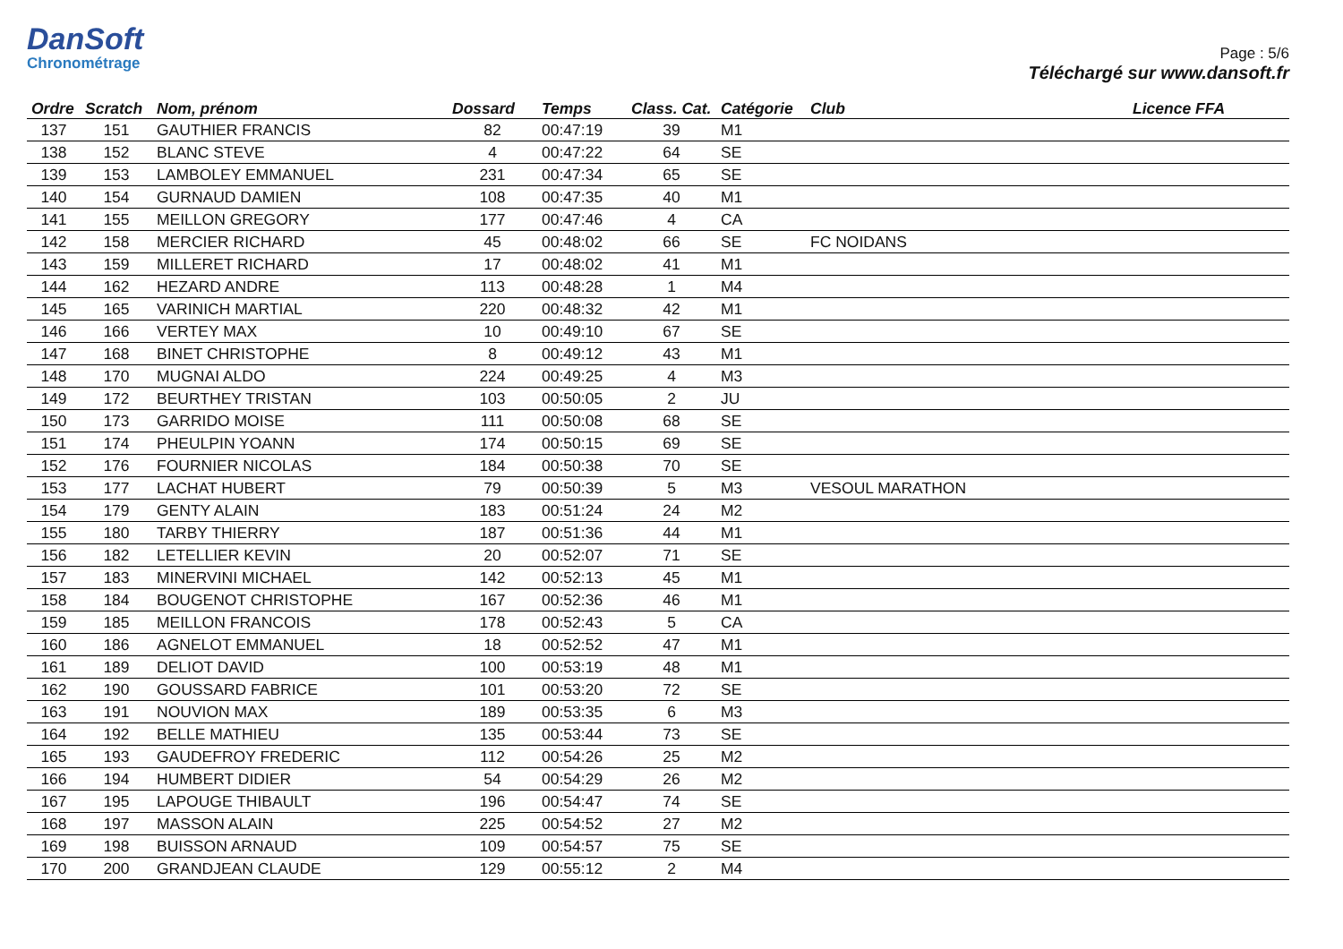DanSoft
Chronométrage
Page : 5/6
Téléchargé sur www.dansoft.fr
| Ordre | Scratch | Nom, prénom | Dossard | Temps | Class. Cat. | Catégorie | Club | Licence FFA |
| --- | --- | --- | --- | --- | --- | --- | --- | --- |
| 137 | 151 | GAUTHIER FRANCIS | 82 | 00:47:19 | 39 | M1 | | |
| 138 | 152 | BLANC STEVE | 4 | 00:47:22 | 64 | SE | | |
| 139 | 153 | LAMBOLEY EMMANUEL | 231 | 00:47:34 | 65 | SE | | |
| 140 | 154 | GURNAUD DAMIEN | 108 | 00:47:35 | 40 | M1 | | |
| 141 | 155 | MEILLON GREGORY | 177 | 00:47:46 | 4 | CA | | |
| 142 | 158 | MERCIER RICHARD | 45 | 00:48:02 | 66 | SE | FC NOIDANS | |
| 143 | 159 | MILLERET RICHARD | 17 | 00:48:02 | 41 | M1 | | |
| 144 | 162 | HEZARD ANDRE | 113 | 00:48:28 | 1 | M4 | | |
| 145 | 165 | VARINICH MARTIAL | 220 | 00:48:32 | 42 | M1 | | |
| 146 | 166 | VERTEY MAX | 10 | 00:49:10 | 67 | SE | | |
| 147 | 168 | BINET CHRISTOPHE | 8 | 00:49:12 | 43 | M1 | | |
| 148 | 170 | MUGNAI ALDO | 224 | 00:49:25 | 4 | M3 | | |
| 149 | 172 | BEURTHEY TRISTAN | 103 | 00:50:05 | 2 | JU | | |
| 150 | 173 | GARRIDO MOISE | 111 | 00:50:08 | 68 | SE | | |
| 151 | 174 | PHEULPIN YOANN | 174 | 00:50:15 | 69 | SE | | |
| 152 | 176 | FOURNIER NICOLAS | 184 | 00:50:38 | 70 | SE | | |
| 153 | 177 | LACHAT HUBERT | 79 | 00:50:39 | 5 | M3 | VESOUL MARATHON | |
| 154 | 179 | GENTY ALAIN | 183 | 00:51:24 | 24 | M2 | | |
| 155 | 180 | TARBY THIERRY | 187 | 00:51:36 | 44 | M1 | | |
| 156 | 182 | LETELLIER KEVIN | 20 | 00:52:07 | 71 | SE | | |
| 157 | 183 | MINERVINI MICHAEL | 142 | 00:52:13 | 45 | M1 | | |
| 158 | 184 | BOUGENOT CHRISTOPHE | 167 | 00:52:36 | 46 | M1 | | |
| 159 | 185 | MEILLON FRANCOIS | 178 | 00:52:43 | 5 | CA | | |
| 160 | 186 | AGNELOT EMMANUEL | 18 | 00:52:52 | 47 | M1 | | |
| 161 | 189 | DELIOT DAVID | 100 | 00:53:19 | 48 | M1 | | |
| 162 | 190 | GOUSSARD FABRICE | 101 | 00:53:20 | 72 | SE | | |
| 163 | 191 | NOUVION MAX | 189 | 00:53:35 | 6 | M3 | | |
| 164 | 192 | BELLE MATHIEU | 135 | 00:53:44 | 73 | SE | | |
| 165 | 193 | GAUDEFROY FREDERIC | 112 | 00:54:26 | 25 | M2 | | |
| 166 | 194 | HUMBERT DIDIER | 54 | 00:54:29 | 26 | M2 | | |
| 167 | 195 | LAPOUGE THIBAULT | 196 | 00:54:47 | 74 | SE | | |
| 168 | 197 | MASSON ALAIN | 225 | 00:54:52 | 27 | M2 | | |
| 169 | 198 | BUISSON ARNAUD | 109 | 00:54:57 | 75 | SE | | |
| 170 | 200 | GRANDJEAN CLAUDE | 129 | 00:55:12 | 2 | M4 | | |